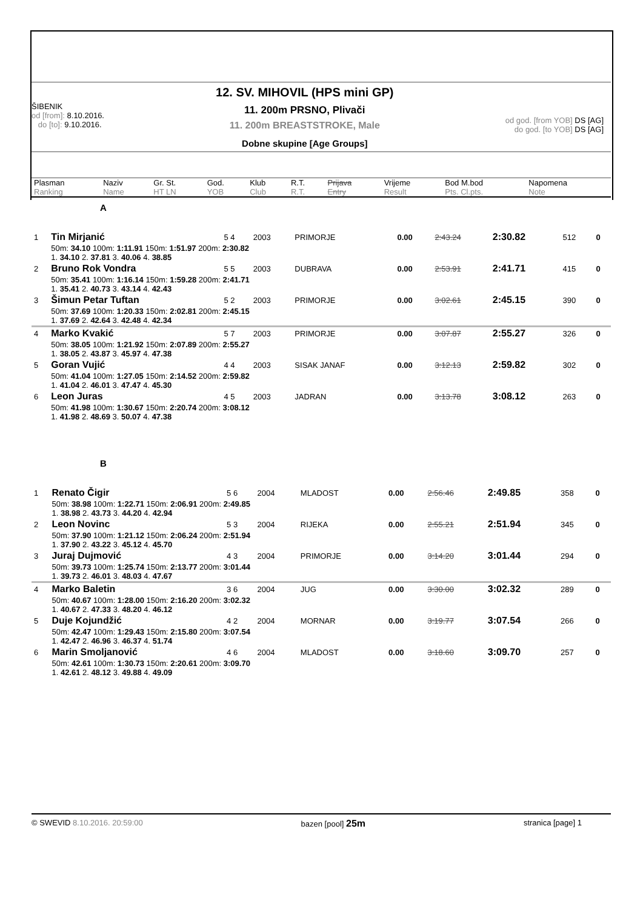ŠIBENIK
od [from]: 8.10.2016.
do [to]: 9.10.2016.
12. SV. MIHOVIL (HPS mini GP)
11. 200m PRSNO, Plivači
11. 200m BREASTSTROKE, Male
Dobne skupine [Age Groups]
od god. [from YOB] DS [AG]
do god. [to YOB] DS [AG]
| Plasman Ranking | Naziv Name | Gr. St. HT LN | God. YOB | Klub Club | R.T. R.T. | Prijava Entry | Vrijeme Result | Bod M.bod Pts. Cl.pts. | Napomena Note |
| --- | --- | --- | --- | --- | --- | --- | --- | --- | --- |
A
| 1 | Tin Mirjanić | 5 4 | 2003 | PRIMORJE | 0.00 | 2:43.24 | 2:30.82 | 512 | 0 |
| | 50m: 34.10 100m: 1:11.91 150m: 1:51.97 200m: 2:30.82 1. 34.10 2. 37.81 3. 40.06 4. 38.85 | | | | | | | | |
| 2 | Bruno Rok Vondra | 5 5 | 2003 | DUBRAVA | 0.00 | 2:53.91 | 2:41.71 | 415 | 0 |
| | 50m: 35.41 100m: 1:16.14 150m: 1:59.28 200m: 2:41.71 1. 35.41 2. 40.73 3. 43.14 4. 42.43 | | | | | | | | |
| 3 | Šimun Petar Tuftan | 5 2 | 2003 | PRIMORJE | 0.00 | 3:02.61 | 2:45.15 | 390 | 0 |
| | 50m: 37.69 100m: 1:20.33 150m: 2:02.81 200m: 2:45.15 1. 37.69 2. 42.64 3. 42.48 4. 42.34 | | | | | | | | |
| 4 | Marko Kvakić | 5 7 | 2003 | PRIMORJE | 0.00 | 3:07.87 | 2:55.27 | 326 | 0 |
| | 50m: 38.05 100m: 1:21.92 150m: 2:07.89 200m: 2:55.27 1. 38.05 2. 43.87 3. 45.97 4. 47.38 | | | | | | | | |
| 5 | Goran Vujić | 4 4 | 2003 | SISAK JANAF | 0.00 | 3:12.13 | 2:59.82 | 302 | 0 |
| | 50m: 41.04 100m: 1:27.05 150m: 2:14.52 200m: 2:59.82 1. 41.04 2. 46.01 3. 47.47 4. 45.30 | | | | | | | | |
| 6 | Leon Juras | 4 5 | 2003 | JADRAN | 0.00 | 3:13.78 | 3:08.12 | 263 | 0 |
| | 50m: 41.98 100m: 1:30.67 150m: 2:20.74 200m: 3:08.12 1. 41.98 2. 48.69 3. 50.07 4. 47.38 | | | | | | | | |
B
| 1 | Renato Čigir | 5 6 | 2004 | MLADOST | 0.00 | 2:56.46 | 2:49.85 | 358 | 0 |
| | 50m: 38.98 100m: 1:22.71 150m: 2:06.91 200m: 2:49.85 1. 38.98 2. 43.73 3. 44.20 4. 42.94 | | | | | | | | |
| 2 | Leon Novinc | 5 3 | 2004 | RIJEKA | 0.00 | 2:55.21 | 2:51.94 | 345 | 0 |
| | 50m: 37.90 100m: 1:21.12 150m: 2:06.24 200m: 2:51.94 1. 37.90 2. 43.22 3. 45.12 4. 45.70 | | | | | | | | |
| 3 | Juraj Dujmović | 4 3 | 2004 | PRIMORJE | 0.00 | 3:14.20 | 3:01.44 | 294 | 0 |
| | 50m: 39.73 100m: 1:25.74 150m: 2:13.77 200m: 3:01.44 1. 39.73 2. 46.01 3. 48.03 4. 47.67 | | | | | | | | |
| 4 | Marko Baletin | 3 6 | 2004 | JUG | 0.00 | 3:30.00 | 3:02.32 | 289 | 0 |
| | 50m: 40.67 100m: 1:28.00 150m: 2:16.20 200m: 3:02.32 1. 40.67 2. 47.33 3. 48.20 4. 46.12 | | | | | | | | |
| 5 | Duje Kojundžić | 4 2 | 2004 | MORNAR | 0.00 | 3:19.77 | 3:07.54 | 266 | 0 |
| | 50m: 42.47 100m: 1:29.43 150m: 2:15.80 200m: 3:07.54 1. 42.47 2. 46.96 3. 46.37 4. 51.74 | | | | | | | | |
| 6 | Marin Smoljanović | 4 6 | 2004 | MLADOST | 0.00 | 3:18.60 | 3:09.70 | 257 | 0 |
| | 50m: 42.61 100m: 1:30.73 150m: 2:20.61 200m: 3:09.70 1. 42.61 2. 48.12 3. 49.88 4. 49.09 | | | | | | | | |
© SWEVID 8.10.2016. 20:59:00 bazen [pool] 25m
stranica [page] 1